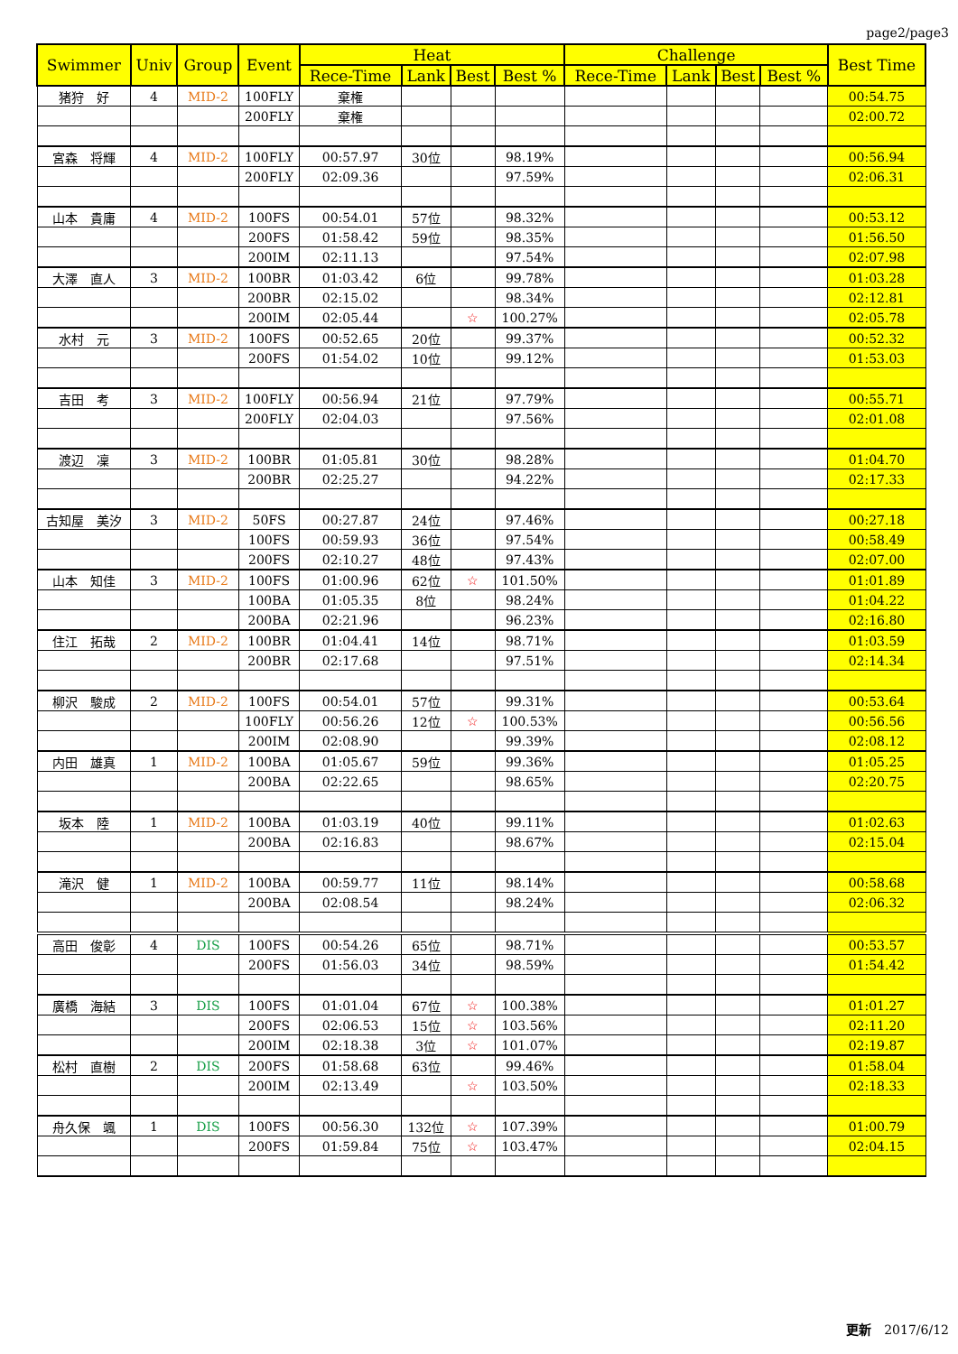page2/page3
| Swimmer | Univ | Group | Event | Heat | | | | Challenge | | | | Best Time |
| --- | --- | --- | --- | --- | --- | --- | --- | --- | --- | --- | --- | --- |
| | | | | Rece-Time | Lank | Best | Best % | Rece-Time | Lank | Best | Best % | |
| 猪狩 好 | 4 | MID-2 | 100FLY | 棄権 | | | | | | | | 00:54.75 |
| | | | 200FLY | 棄権 | | | | | | | | 02:00.72 |
| 宮森 将輝 | 4 | MID-2 | 100FLY | 00:57.97 | 30位 | | 98.19% | | | | | 00:56.94 |
| | | | 200FLY | 02:09.36 | | | 97.59% | | | | | 02:06.31 |
| 山本 貴庸 | 4 | MID-2 | 100FS | 00:54.01 | 57位 | | 98.32% | | | | | 00:53.12 |
| | | | 200FS | 01:58.42 | 59位 | | 98.35% | | | | | 01:56.50 |
| | | | 200IM | 02:11.13 | | | 97.54% | | | | | 02:07.98 |
| 大澤 直人 | 3 | MID-2 | 100BR | 01:03.42 | 6位 | | 99.78% | | | | | 01:03.28 |
| | | | 200BR | 02:15.02 | | | 98.34% | | | | | 02:12.81 |
| | | | 200IM | 02:05.44 | | ☆ | 100.27% | | | | | 02:05.78 |
| 水村 元 | 3 | MID-2 | 100FS | 00:52.65 | 20位 | | 99.37% | | | | | 00:52.32 |
| | | | 200FS | 01:54.02 | 10位 | | 99.12% | | | | | 01:53.03 |
| 吉田 考 | 3 | MID-2 | 100FLY | 00:56.94 | 21位 | | 97.79% | | | | | 00:55.71 |
| | | | 200FLY | 02:04.03 | | | 97.56% | | | | | 02:01.08 |
| 渡辺 凜 | 3 | MID-2 | 100BR | 01:05.81 | 30位 | | 98.28% | | | | | 01:04.70 |
| | | | 200BR | 02:25.27 | | | 94.22% | | | | | 02:17.33 |
| 古知屋 美汐 | 3 | MID-2 | 50FS | 00:27.87 | 24位 | | 97.46% | | | | | 00:27.18 |
| | | | 100FS | 00:59.93 | 36位 | | 97.54% | | | | | 00:58.49 |
| | | | 200FS | 02:10.27 | 48位 | | 97.43% | | | | | 02:07.00 |
| 山本 知佳 | 3 | MID-2 | 100FS | 01:00.96 | 62位 | ☆ | 101.50% | | | | | 01:01.89 |
| | | | 100BA | 01:05.35 | 8位 | | 98.24% | | | | | 01:04.22 |
| | | | 200BA | 02:21.96 | | | 96.23% | | | | | 02:16.80 |
| 住江 拓哉 | 2 | MID-2 | 100BR | 01:04.41 | 14位 | | 98.71% | | | | | 01:03.59 |
| | | | 200BR | 02:17.68 | | | 97.51% | | | | | 02:14.34 |
| 柳沢 駿成 | 2 | MID-2 | 100FS | 00:54.01 | 57位 | | 99.31% | | | | | 00:53.64 |
| | | | 100FLY | 00:56.26 | 12位 | ☆ | 100.53% | | | | | 00:56.56 |
| | | | 200IM | 02:08.90 | | | 99.39% | | | | | 02:08.12 |
| 内田 雄真 | 1 | MID-2 | 100BA | 01:05.67 | 59位 | | 99.36% | | | | | 01:05.25 |
| | | | 200BA | 02:22.65 | | | 98.65% | | | | | 02:20.75 |
| 坂本 陸 | 1 | MID-2 | 100BA | 01:03.19 | 40位 | | 99.11% | | | | | 01:02.63 |
| | | | 200BA | 02:16.83 | | | 98.67% | | | | | 02:15.04 |
| 滝沢 健 | 1 | MID-2 | 100BA | 00:59.77 | 11位 | | 98.14% | | | | | 00:58.68 |
| | | | 200BA | 02:08.54 | | | 98.24% | | | | | 02:06.32 |
| 高田 俊彰 | 4 | DIS | 100FS | 00:54.26 | 65位 | | 98.71% | | | | | 00:53.57 |
| | | | 200FS | 01:56.03 | 34位 | | 98.59% | | | | | 01:54.42 |
| 廣橋 海結 | 3 | DIS | 100FS | 01:01.04 | 67位 | ☆ | 100.38% | | | | | 01:01.27 |
| | | | 200FS | 02:06.53 | 15位 | ☆ | 103.56% | | | | | 02:11.20 |
| | | | 200IM | 02:18.38 | 3位 | ☆ | 101.07% | | | | | 02:19.87 |
| 松村 直樹 | 2 | DIS | 200FS | 01:58.68 | 63位 | | 99.46% | | | | | 01:58.04 |
| | | | 200IM | 02:13.49 | | ☆ | 103.50% | | | | | 02:18.33 |
| 舟久保 颯 | 1 | DIS | 100FS | 00:56.30 | 132位 | ☆ | 107.39% | | | | | 01:00.79 |
| | | | 200FS | 01:59.84 | 75位 | ☆ | 103.47% | | | | | 02:04.15 |
更新　2017/6/12